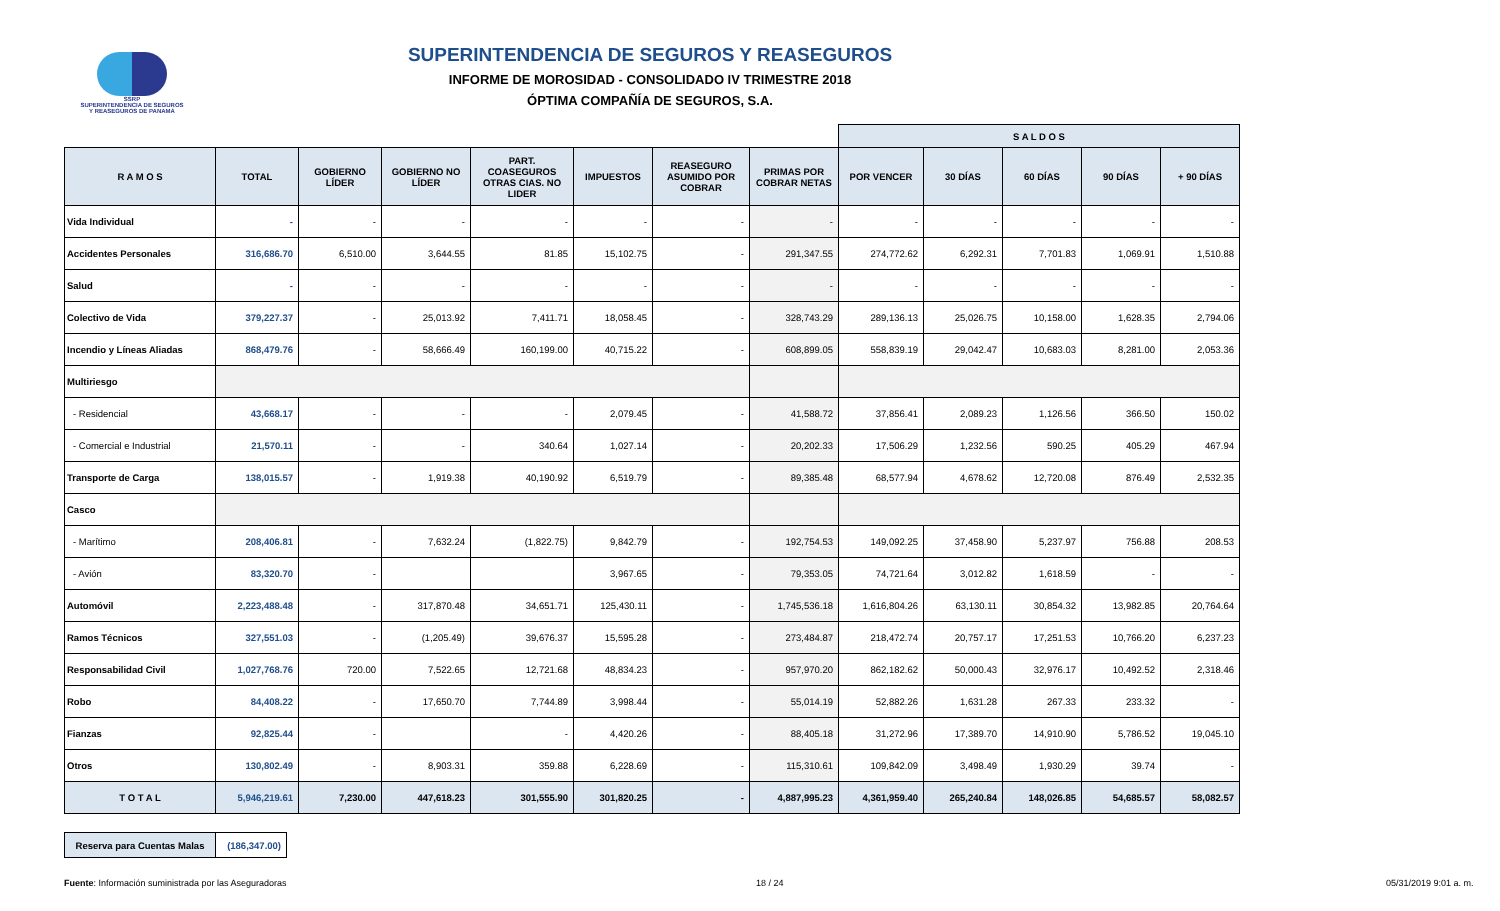SSRP
SUPERINTENDENCIA DE SEGUROS
Y REASEGUROS DE PANAMÁ
SUPERINTENDENCIA DE SEGUROS Y REASEGUROS
INFORME DE MOROSIDAD - CONSOLIDADO IV TRIMESTRE 2018
ÓPTIMA COMPAÑÍA DE SEGUROS, S.A.
| | | | | | | | | S A L D O S | | | | |
| R A M O S | TOTAL | GOBIERNO LÍDER | GOBIERNO NO LÍDER | PART. COASEGUROS OTRAS CIAS. NO LIDER | IMPUESTOS | REASEGURO ASUMIDO POR COBRAR | PRIMAS POR COBRAR NETAS | POR VENCER | 30 DÍAS | 60 DÍAS | 90 DÍAS | + 90 DÍAS |
| Vida Individual | - | - | - | - | - | - | - | - | - | - | - | - |
| Accidentes Personales | 316,686.70 | 6,510.00 | 3,644.55 | 81.85 | 15,102.75 | - | 291,347.55 | 274,772.62 | 6,292.31 | 7,701.83 | 1,069.91 | 1,510.88 |
| Salud | - | - | - | - | - | - | - | - | - | - | - | - |
| Colectivo de Vida | 379,227.37 | - | 25,013.92 | 7,411.71 | 18,058.45 | - | 328,743.29 | 289,136.13 | 25,026.75 | 10,158.00 | 1,628.35 | 2,794.06 |
| Incendio y Líneas Aliadas | 868,479.76 | - | 58,666.49 | 160,199.00 | 40,715.22 | - | 608,899.05 | 558,839.19 | 29,042.47 | 10,683.03 | 8,281.00 | 2,053.36 |
| Multiriesgo | | | | | | | | | | | | |
| - Residencial | 43,668.17 | - | - | - | 2,079.45 | - | 41,588.72 | 37,856.41 | 2,089.23 | 1,126.56 | 366.50 | 150.02 |
| - Comercial e Industrial | 21,570.11 | - | - | 340.64 | 1,027.14 | - | 20,202.33 | 17,506.29 | 1,232.56 | 590.25 | 405.29 | 467.94 |
| Transporte de Carga | 138,015.57 | - | 1,919.38 | 40,190.92 | 6,519.79 | - | 89,385.48 | 68,577.94 | 4,678.62 | 12,720.08 | 876.49 | 2,532.35 |
| Casco | | | | | | | | | | | | |
| - Marítimo | 208,406.81 | - | 7,632.24 | (1,822.75) | 9,842.79 | - | 192,754.53 | 149,092.25 | 37,458.90 | 5,237.97 | 756.88 | 208.53 |
| - Avión | 83,320.70 | - | | | 3,967.65 | - | 79,353.05 | 74,721.64 | 3,012.82 | 1,618.59 | - | - |
| Automóvil | 2,223,488.48 | - | 317,870.48 | 34,651.71 | 125,430.11 | - | 1,745,536.18 | 1,616,804.26 | 63,130.11 | 30,854.32 | 13,982.85 | 20,764.64 |
| Ramos Técnicos | 327,551.03 | - | (1,205.49) | 39,676.37 | 15,595.28 | - | 273,484.87 | 218,472.74 | 20,757.17 | 17,251.53 | 10,766.20 | 6,237.23 |
| Responsabilidad Civil | 1,027,768.76 | 720.00 | 7,522.65 | 12,721.68 | 48,834.23 | - | 957,970.20 | 862,182.62 | 50,000.43 | 32,976.17 | 10,492.52 | 2,318.46 |
| Robo | 84,408.22 | - | 17,650.70 | 7,744.89 | 3,998.44 | - | 55,014.19 | 52,882.26 | 1,631.28 | 267.33 | 233.32 | - |
| Fianzas | 92,825.44 | - | | - | 4,420.26 | - | 88,405.18 | 31,272.96 | 17,389.70 | 14,910.90 | 5,786.52 | 19,045.10 |
| Otros | 130,802.49 | - | 8,903.31 | 359.88 | 6,228.69 | - | 115,310.61 | 109,842.09 | 3,498.49 | 1,930.29 | 39.74 | - |
| T O T A L | 5,946,219.61 | 7,230.00 | 447,618.23 | 301,555.90 | 301,820.25 | - | 4,887,995.23 | 4,361,959.40 | 265,240.84 | 148,026.85 | 54,685.57 | 58,082.57 |
| Reserva para Cuentas Malas | (186,347.00) |
Fuente: Información suministrada por las Aseguradoras 18 / 24 05/31/2019 9:01 a. m.